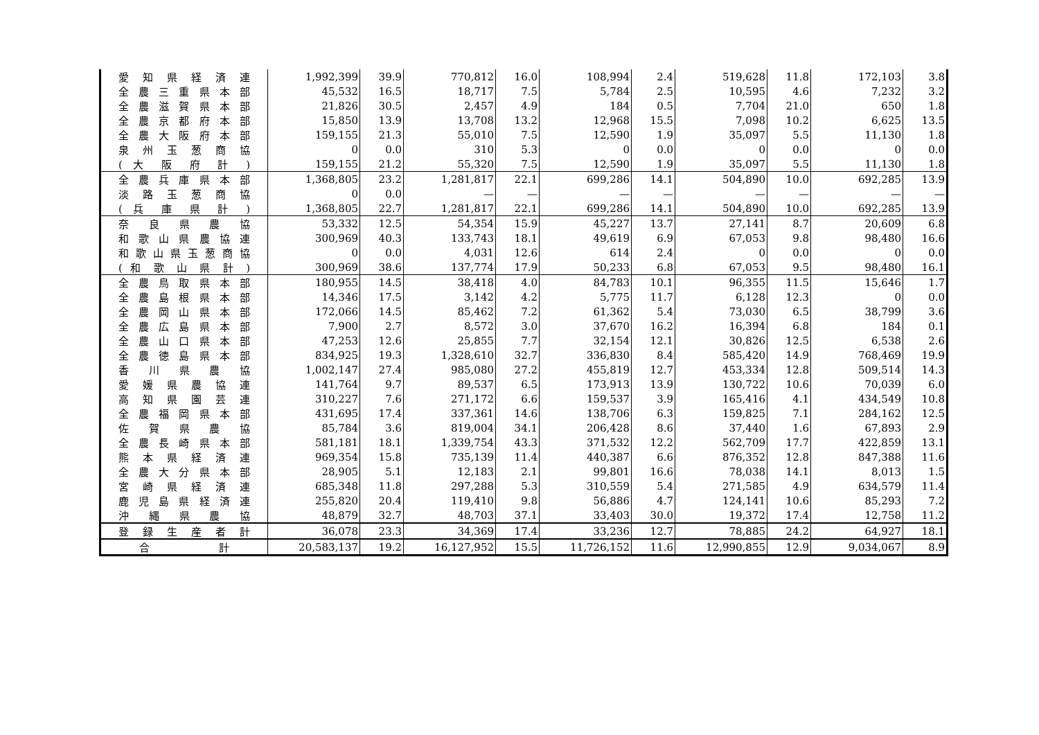| 愛 知 県 経 済 連 | 1,992,399 | 39.9 | 770,812 | 16.0 | 108,994 | 2.4 | 519,628 | 11.8 | 172,103 | 3.8 |
| 全農三重県本部 | 45,532 | 16.5 | 18,717 | 7.5 | 5,784 | 2.5 | 10,595 | 4.6 | 7,232 | 3.2 |
| 全農滋賀県本部 | 21,826 | 30.5 | 2,457 | 4.9 | 184 | 0.5 | 7,704 | 21.0 | 650 | 1.8 |
| 全農京都府本部 | 15,850 | 13.9 | 13,708 | 13.2 | 12,968 | 15.5 | 7,098 | 10.2 | 6,625 | 13.5 |
| 全農大阪府本部 | 159,155 | 21.3 | 55,010 | 7.5 | 12,590 | 1.9 | 35,097 | 5.5 | 11,130 | 1.8 |
| 泉州玉葱商協 | 0 | 0.0 | 310 | 5.3 | 0 | 0.0 | 0 | 0.0 | 0 | 0.0 |
| ( 大 阪 府 計 ) | 159,155 | 21.2 | 55,320 | 7.5 | 12,590 | 1.9 | 35,097 | 5.5 | 11,130 | 1.8 |
| 全農兵庫県本部 | 1,368,805 | 23.2 | 1,281,817 | 22.1 | 699,286 | 14.1 | 504,890 | 10.0 | 692,285 | 13.9 |
| 淡路玉葱商協 | 0 | 0.0 | — | — | — | — | — | — | — | — |
| ( 兵 庫 県 計 ) | 1,368,805 | 22.7 | 1,281,817 | 22.1 | 699,286 | 14.1 | 504,890 | 10.0 | 692,285 | 13.9 |
| 奈良県農協 | 53,332 | 12.5 | 54,354 | 15.9 | 45,227 | 13.7 | 27,141 | 8.7 | 20,609 | 6.8 |
| 和歌山県農協連 | 300,969 | 40.3 | 133,743 | 18.1 | 49,619 | 6.9 | 67,053 | 9.8 | 98,480 | 16.6 |
| 和歌山県玉葱商協 | 0 | 0.0 | 4,031 | 12.6 | 614 | 2.4 | 0 | 0.0 | 0 | 0.0 |
| ( 和 歌 山 県 計 ) | 300,969 | 38.6 | 137,774 | 17.9 | 50,233 | 6.8 | 67,053 | 9.5 | 98,480 | 16.1 |
| 全農鳥取県本部 | 180,955 | 14.5 | 38,418 | 4.0 | 84,783 | 10.1 | 96,355 | 11.5 | 15,646 | 1.7 |
| 全農島根県本部 | 14,346 | 17.5 | 3,142 | 4.2 | 5,775 | 11.7 | 6,128 | 12.3 | 0 | 0.0 |
| 全農岡山県本部 | 172,066 | 14.5 | 85,462 | 7.2 | 61,362 | 5.4 | 73,030 | 6.5 | 38,799 | 3.6 |
| 全農広島県本部 | 7,900 | 2.7 | 8,572 | 3.0 | 37,670 | 16.2 | 16,394 | 6.8 | 184 | 0.1 |
| 全農山口県本部 | 47,253 | 12.6 | 25,855 | 7.7 | 32,154 | 12.1 | 30,826 | 12.5 | 6,538 | 2.6 |
| 全農徳島県本部 | 834,925 | 19.3 | 1,328,610 | 32.7 | 336,830 | 8.4 | 585,420 | 14.9 | 768,469 | 19.9 |
| 香川県農協 | 1,002,147 | 27.4 | 985,080 | 27.2 | 455,819 | 12.7 | 453,334 | 12.8 | 509,514 | 14.3 |
| 愛媛県農協連 | 141,764 | 9.7 | 89,537 | 6.5 | 173,913 | 13.9 | 130,722 | 10.6 | 70,039 | 6.0 |
| 高知県園芸連 | 310,227 | 7.6 | 271,172 | 6.6 | 159,537 | 3.9 | 165,416 | 4.1 | 434,549 | 10.8 |
| 全農福岡県本部 | 431,695 | 17.4 | 337,361 | 14.6 | 138,706 | 6.3 | 159,825 | 7.1 | 284,162 | 12.5 |
| 佐賀県農協 | 85,784 | 3.6 | 819,004 | 34.1 | 206,428 | 8.6 | 37,440 | 1.6 | 67,893 | 2.9 |
| 全農長崎県本部 | 581,181 | 18.1 | 1,339,754 | 43.3 | 371,532 | 12.2 | 562,709 | 17.7 | 422,859 | 13.1 |
| 熊本県経済連 | 969,354 | 15.8 | 735,139 | 11.4 | 440,387 | 6.6 | 876,352 | 12.8 | 847,388 | 11.6 |
| 全農大分県本部 | 28,905 | 5.1 | 12,183 | 2.1 | 99,801 | 16.6 | 78,038 | 14.1 | 8,013 | 1.5 |
| 宮崎県経済連 | 685,348 | 11.8 | 297,288 | 5.3 | 310,559 | 5.4 | 271,585 | 4.9 | 634,579 | 11.4 |
| 鹿児島県経済連 | 255,820 | 20.4 | 119,410 | 9.8 | 56,886 | 4.7 | 124,141 | 10.6 | 85,293 | 7.2 |
| 沖縄県農協 | 48,879 | 32.7 | 48,703 | 37.1 | 33,403 | 30.0 | 19,372 | 17.4 | 12,758 | 11.2 |
| 登録生産者計 | 36,078 | 23.3 | 34,369 | 17.4 | 33,236 | 12.7 | 78,885 | 24.2 | 64,927 | 18.1 |
| 合 計 | 20,583,137 | 19.2 | 16,127,952 | 15.5 | 11,726,152 | 11.6 | 12,990,855 | 12.9 | 9,034,067 | 8.9 |